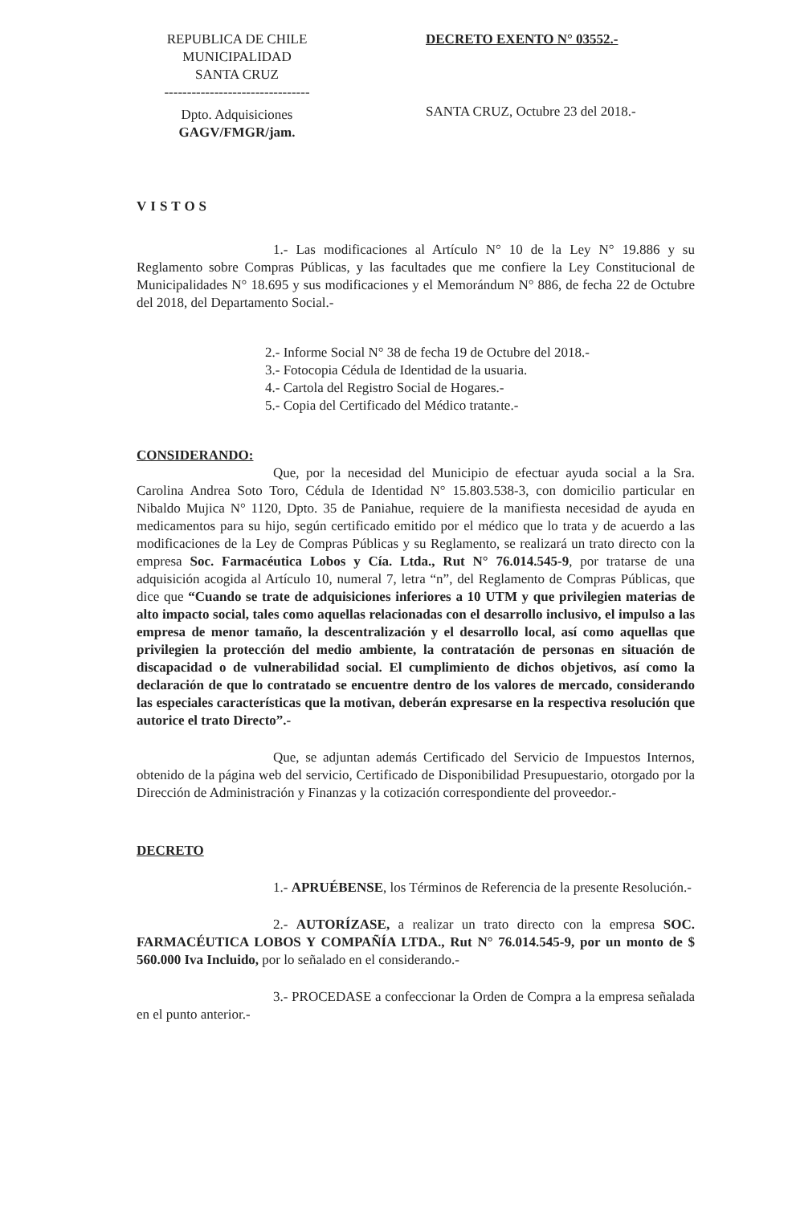REPUBLICA DE CHILE
MUNICIPALIDAD
SANTA CRUZ
--------------------------------
Dpto. Adquisiciones
GAGV/FMGR/jam.
DECRETO EXENTO N° 03552.-
SANTA CRUZ, Octubre 23 del 2018.-
VISTOS
1.- Las modificaciones al Artículo N° 10 de la Ley N° 19.886 y su Reglamento sobre Compras Públicas, y las facultades que me confiere la Ley Constitucional de Municipalidades N° 18.695 y sus modificaciones y el Memorándum N° 886, de fecha 22 de Octubre del 2018, del Departamento Social.-
2.- Informe Social N° 38 de fecha 19 de Octubre del 2018.-
3.- Fotocopia Cédula de Identidad de la usuaria.
4.- Cartola del Registro Social de Hogares.-
5.- Copia del Certificado del Médico tratante.-
CONSIDERANDO:
Que, por la necesidad del Municipio de efectuar ayuda social a la Sra. Carolina Andrea Soto Toro, Cédula de Identidad N° 15.803.538-3, con domicilio particular en Nibaldo Mujica N° 1120, Dpto. 35 de Paniahue, requiere de la manifiesta necesidad de ayuda en medicamentos para su hijo, según certificado emitido por el médico que lo trata y de acuerdo a las modificaciones de la Ley de Compras Públicas y su Reglamento, se realizará un trato directo con la empresa Soc. Farmacéutica Lobos y Cía. Ltda., Rut N° 76.014.545-9, por tratarse de una adquisición acogida al Artículo 10, numeral 7, letra “n”, del Reglamento de Compras Públicas, que dice que “Cuando se trate de adquisiciones inferiores a 10 UTM y que privilegien materias de alto impacto social, tales como aquellas relacionadas con el desarrollo inclusivo, el impulso a las empresa de menor tamaño, la descentralización y el desarrollo local, así como aquellas que privilegien la protección del medio ambiente, la contratación de personas en situación de discapacidad o de vulnerabilidad social. El cumplimiento de dichos objetivos, así como la declaración de que lo contratado se encuentre dentro de los valores de mercado, considerando las especiales características que la motivan, deberán expresarse en la respectiva resolución que autorice el trato Directo”.-
Que, se adjuntan además Certificado del Servicio de Impuestos Internos, obtenido de la página web del servicio, Certificado de Disponibilidad Presupuestario, otorgado por la Dirección de Administración y Finanzas y la cotización correspondiente del proveedor.-
DECRETO
1.- APRUÉBENSE, los Términos de Referencia de la presente Resolución.-
2.- AUTORÍZASE, a realizar un trato directo con la empresa SOC. FARMACÉUTICA LOBOS Y COMPAÑÍA LTDA., Rut N° 76.014.545-9, por un monto de $ 560.000 Iva Incluido, por lo señalado en el considerando.-
3.- PROCEDASE a confeccionar la Orden de Compra a la empresa señalada en el punto anterior.-